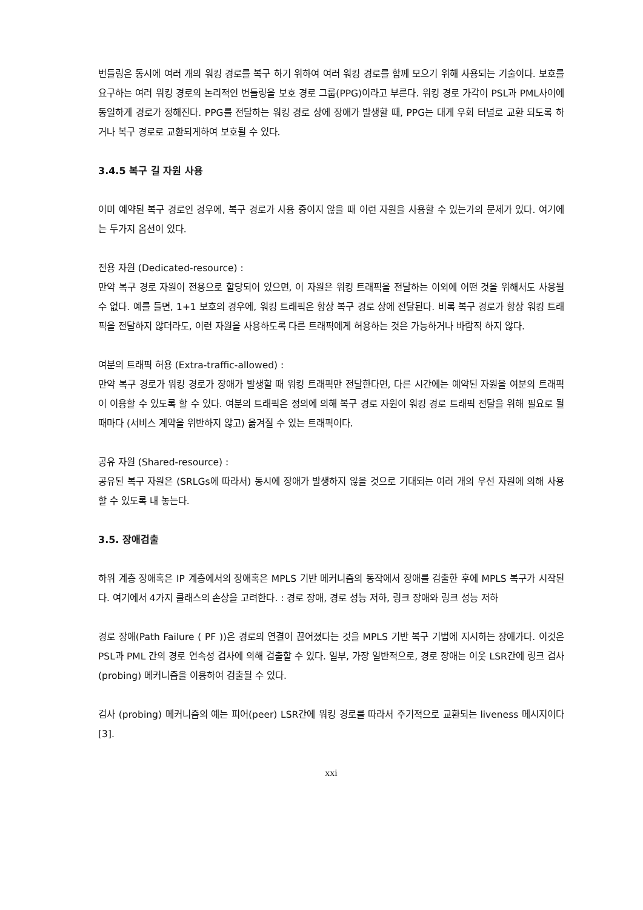번들링은 동시에 여러 개의 워킹 경로를 복구 하기 위하여 여러 워킹 경로를 함께 모으기 위해 사용되는 기술이다. 보호를 요구하는 여러 워킹 경로의 논리적인 번들링을 보호 경로 그룹(PPG)이라고 부른다. 워킹 경로 가각이 PSL과 PML사이에 동일하게 경로가 정해진다. PPG를 전달하는 워킹 경로 상에 장애가 발생할 때, PPG는 대게 우회 터널로 교환 되도록 하거나 복구 경로로 교환되게하여 보호될 수 있다.
3.4.5 복구 길 자원 사용
이미 예약된 복구 경로인 경우에, 복구 경로가 사용 중이지 않을 때 이런 자원을 사용할 수 있는가의 문제가 있다. 여기에는 두가지 옵션이 있다.
전용 자원 (Dedicated-resource) :
만약 복구 경로 자원이 전용으로 할당되어 있으면, 이 자원은 워킹 트래픽을 전달하는 이외에 어떤 것을 위해서도 사용될 수 없다. 예를 들면, 1+1 보호의 경우에, 워킹 트래픽은 항상 복구 경로 상에 전달된다. 비록 복구 경로가 항상 워킹 트래픽을 전달하지 않더라도, 이런 자원을 사용하도록 다른 트래픽에게 허용하는 것은 가능하거나 바람직 하지 않다.
여분의 트래픽 허용 (Extra-traffic-allowed) :
만약 복구 경로가 워킹 경로가 장애가 발생할 때 워킹 트래픽만 전달한다면, 다른 시간에는 예약된 자원을 여분의 트래픽이 이용할 수 있도록 할 수 있다. 여분의 트래픽은 정의에 의해 복구 경로 자원이 워킹 경로 트래픽 전달을 위해 필요로 될때마다 (서비스 계약을 위반하지 않고) 옮겨질 수 있는 트래픽이다.
공유 자원 (Shared-resource) :
공유된 복구 자원은 (SRLGs에 따라서) 동시에 장애가 발생하지 않을 것으로 기대되는 여러 개의 우선 자원에 의해 사용할 수 있도록 내 놓는다.
3.5. 장애검출
하위 계층 장애혹은 IP 계층에서의 장애혹은 MPLS 기반 메커니즘의 동작에서 장애를 검출한 후에 MPLS 복구가 시작된다. 여기에서 4가지 클래스의 손상을 고려한다. : 경로 장애, 경로 성능 저하, 링크 장애와 링크 성능 저하
경로 장애(Path Failure ( PF ))은 경로의 연결이 끊어졌다는 것을 MPLS 기반 복구 기법에 지시하는 장애가다. 이것은 PSL과 PML 간의 경로 연속성 검사에 의해 검출할 수 있다. 일부, 가장 일반적으로, 경로 장애는 이웃 LSR간에 링크 검사(probing) 메커니즘을 이용하여 검출될 수 있다.
검사 (probing) 메커니즘의 예는 피어(peer) LSR간에 워킹 경로를 따라서 주기적으로 교환되는 liveness 메시지이다 [3].
xxi